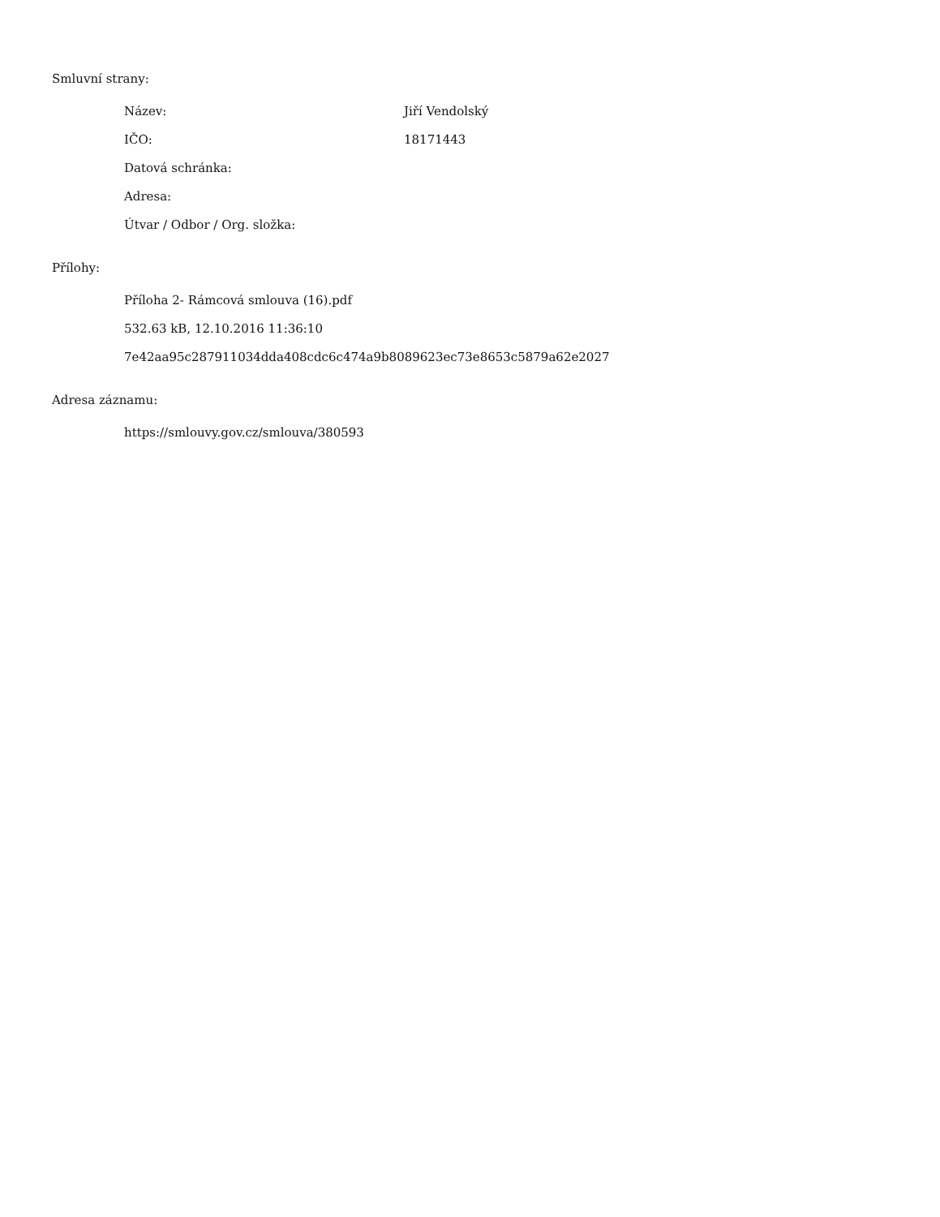Smluvní strany:
Název: Jiří Vendolský
IČO: 18171443
Datová schránka:
Adresa:
Útvar / Odbor / Org. složka:
Přílohy:
Příloha 2- Rámcová smlouva (16).pdf
532.63 kB, 12.10.2016 11:36:10
7e42aa95c287911034dda408cdc6c474a9b8089623ec73e8653c5879a62e2027
Adresa záznamu:
https://smlouvy.gov.cz/smlouva/380593